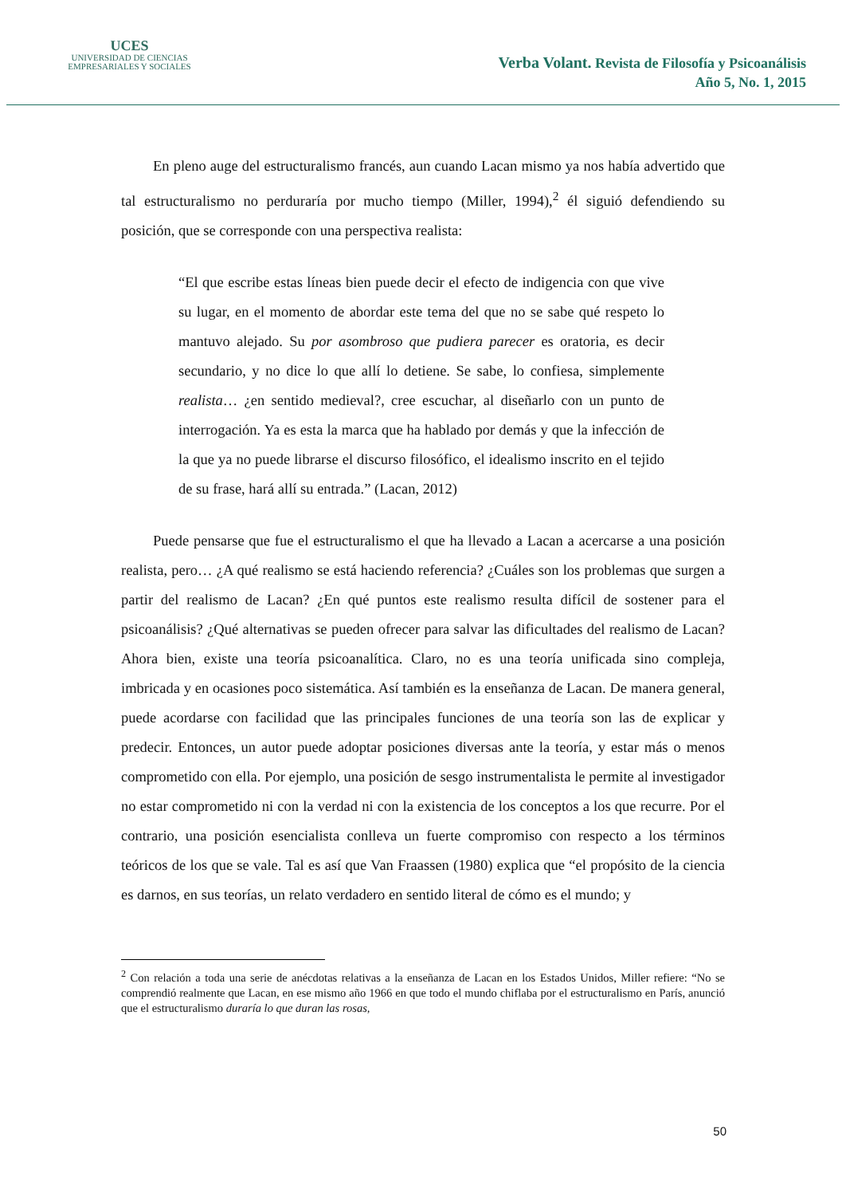UCES
UNIVERSIDAD DE CIENCIAS
EMPRESARIALES Y SOCIALES
Verba Volant. Revista de Filosofía y Psicoanálisis
Año 5, No. 1, 2015
En pleno auge del estructuralismo francés, aun cuando Lacan mismo ya nos había advertido que tal estructuralismo no perduraría por mucho tiempo (Miller, 1994),<sup>2</sup> él siguió defendiendo su posición, que se corresponde con una perspectiva realista:
“El que escribe estas líneas bien puede decir el efecto de indigencia con que vive su lugar, en el momento de abordar este tema del que no se sabe qué respeto lo mantuvo alejado. Su por asombroso que pudiera parecer es oratoria, es decir secundario, y no dice lo que allí lo detiene. Se sabe, lo confiesa, simplemente realista… ¿en sentido medieval?, cree escuchar, al diseñarlo con un punto de interrogación. Ya es esta la marca que ha hablado por demás y que la infección de la que ya no puede librarse el discurso filosófico, el idealismo inscrito en el tejido de su frase, hará allí su entrada.” (Lacan, 2012)
Puede pensarse que fue el estructuralismo el que ha llevado a Lacan a acercarse a una posición realista, pero… ¿A qué realismo se está haciendo referencia? ¿Cuáles son los problemas que surgen a partir del realismo de Lacan? ¿En qué puntos este realismo resulta difícil de sostener para el psicoanálisis? ¿Qué alternativas se pueden ofrecer para salvar las dificultades del realismo de Lacan? Ahora bien, existe una teoría psicoanalítica. Claro, no es una teoría unificada sino compleja, imbricada y en ocasiones poco sistemática. Así también es la enseñanza de Lacan. De manera general, puede acordarse con facilidad que las principales funciones de una teoría son las de explicar y predecir. Entonces, un autor puede adoptar posiciones diversas ante la teoría, y estar más o menos comprometido con ella. Por ejemplo, una posición de sesgo instrumentalista le permite al investigador no estar comprometido ni con la verdad ni con la existencia de los conceptos a los que recurre. Por el contrario, una posición esencialista conlleva un fuerte compromiso con respecto a los términos teóricos de los que se vale. Tal es así que Van Fraassen (1980) explica que “el propósito de la ciencia es darnos, en sus teorías, un relato verdadero en sentido literal de cómo es el mundo; y
<sup>2</sup> Con relación a toda una serie de anécdotas relativas a la enseñanza de Lacan en los Estados Unidos, Miller refiere: “No se comprendió realmente que Lacan, en ese mismo año 1966 en que todo el mundo chiflaba por el estructuralismo en París, anunció que el estructuralismo duraría lo que duran las rosas,
50